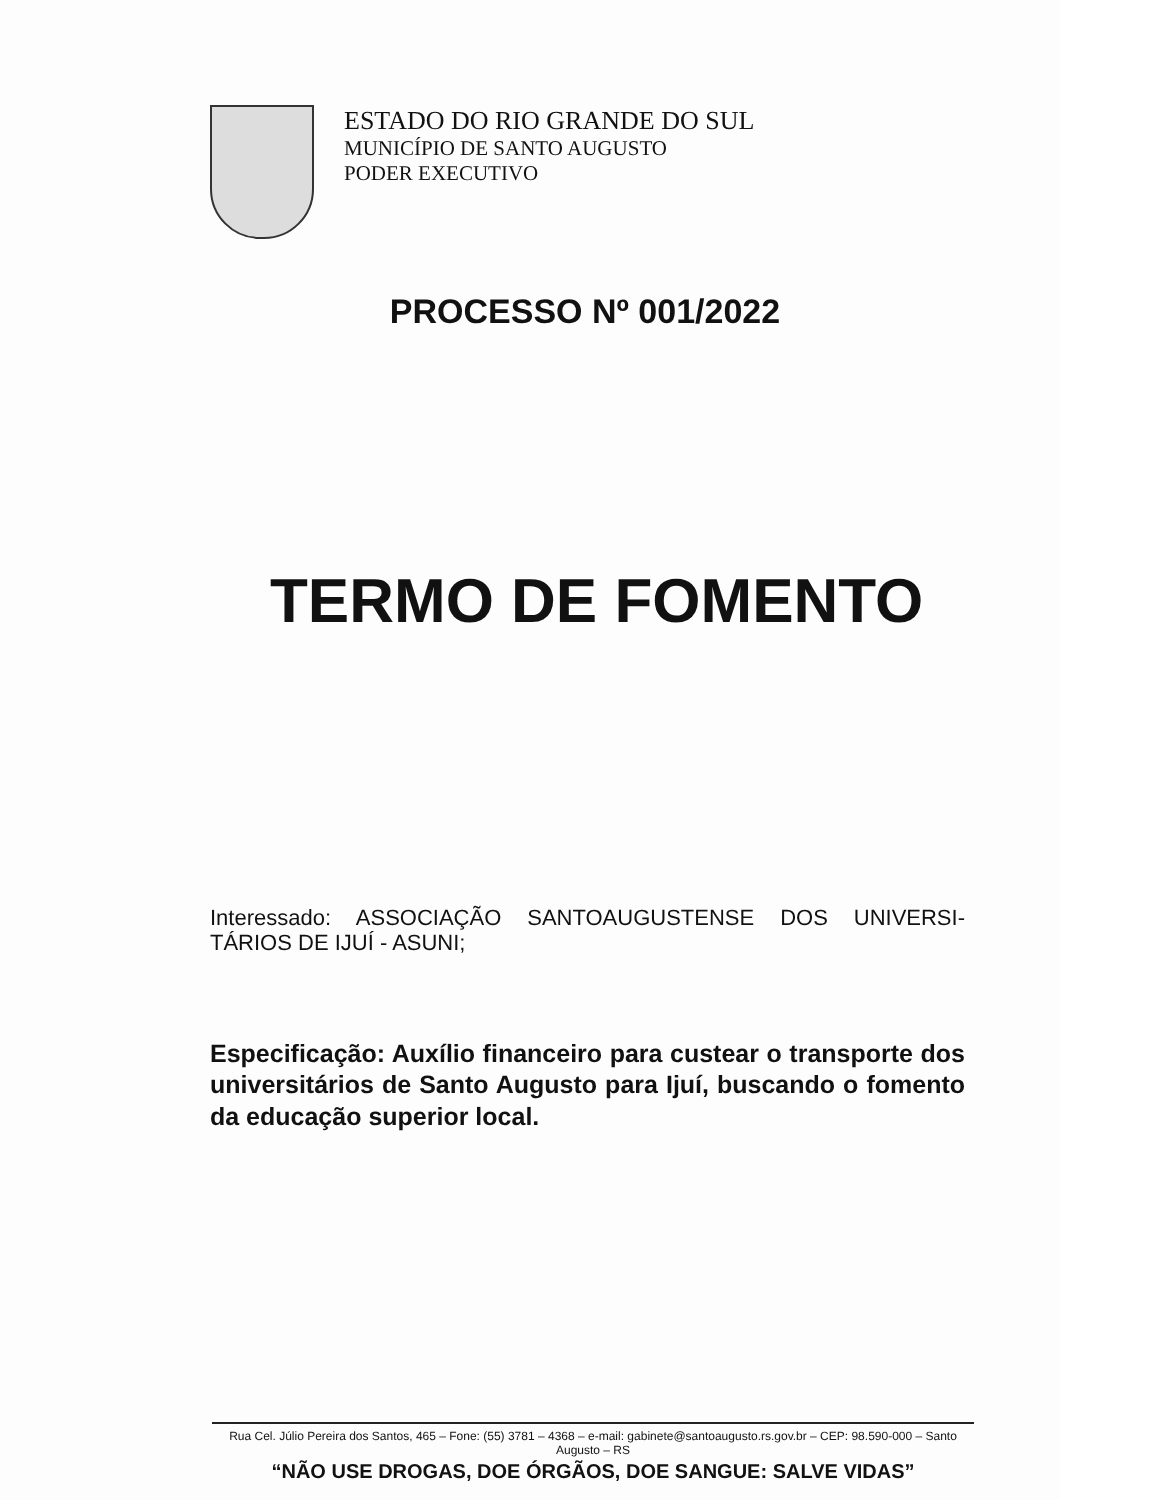ESTADO DO RIO GRANDE DO SUL
MUNICÍPIO DE SANTO AUGUSTO
PODER EXECUTIVO
PROCESSO Nº 001/2022
TERMO DE FOMENTO
Interessado: ASSOCIAÇÃO SANTOAUGUSTENSE DOS UNIVERSI-TÁRIOS DE IJUÍ - ASUNI;
Especificação: Auxílio financeiro para custear o transporte dos universitários de Santo Augusto para Ijuí, buscando o fomento da educação superior local.
Rua Cel. Júlio Pereira dos Santos, 465 – Fone: (55) 3781 – 4368 – e-mail: gabinete@santoaugusto.rs.gov.br – CEP: 98.590-000 – Santo Augusto – RS
“NÃO USE DROGAS, DOE ÓRGÃOS, DOE SANGUE: SALVE VIDAS”